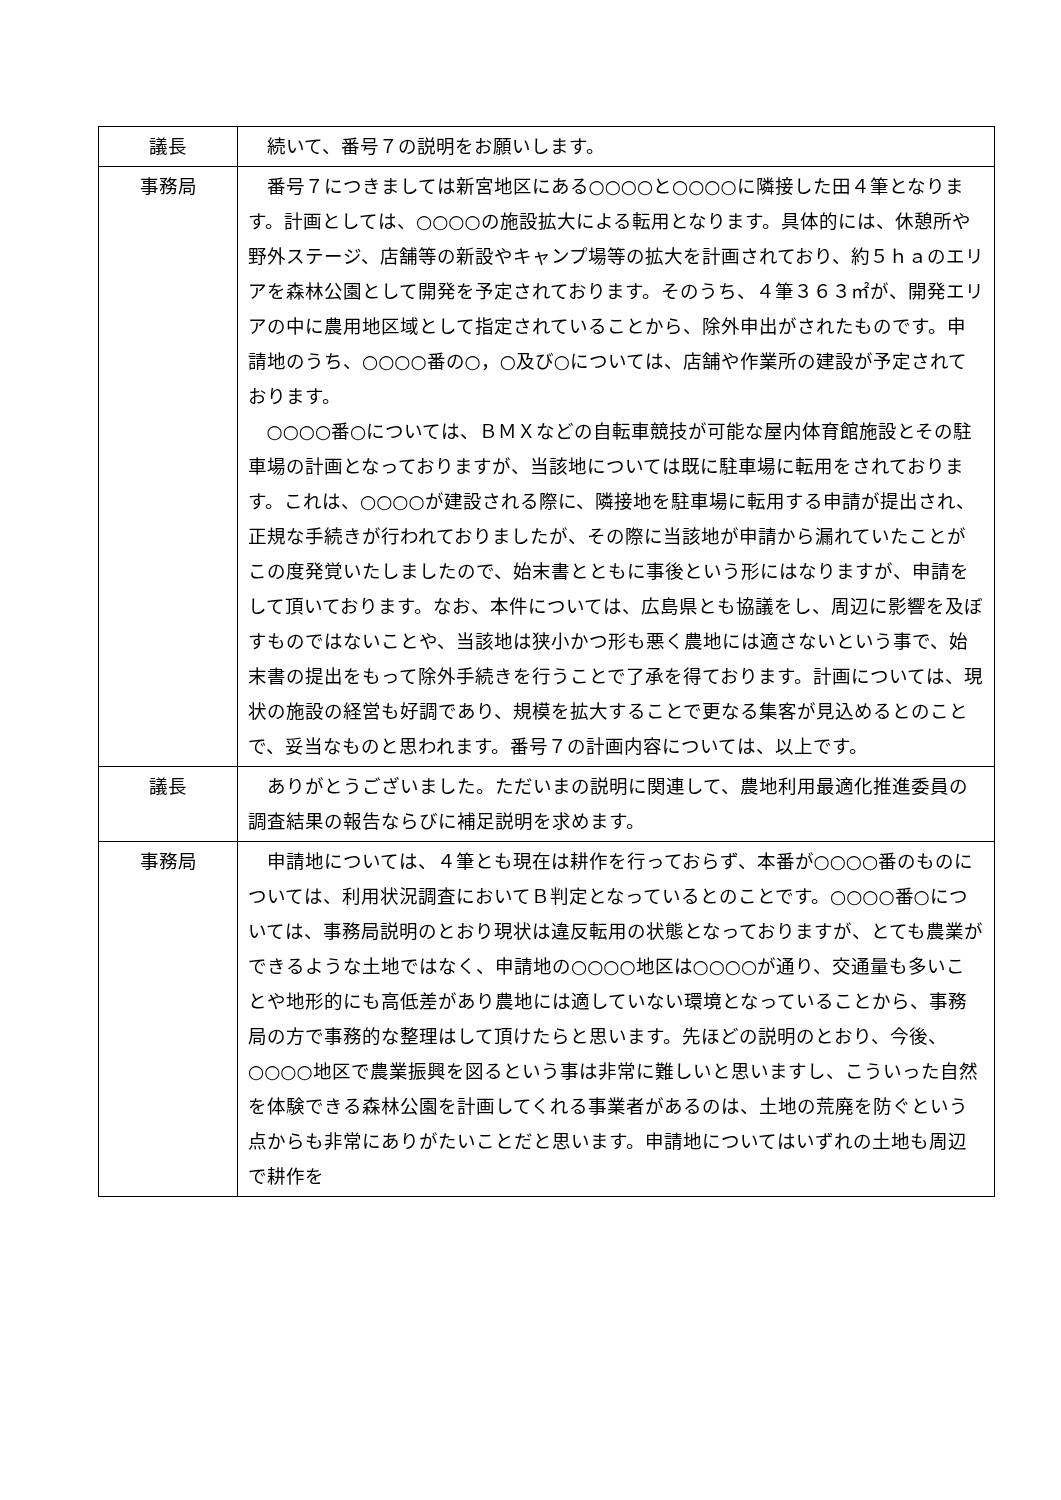| 議長 | 続いて、番号７の説明をお願いします。 |
| 事務局 | 番号７につきましては新宮地区にある○○○○と○○○○に隣接した田４筆となります。計画としては、○○○○の施設拡大による転用となります。具体的には、休憩所や野外ステージ、店舗等の新設やキャンプ場等の拡大を計画されており、約５ｈａのエリアを森林公園として開発を予定されております。そのうち、４筆３６３㎡が、開発エリアの中に農用地区域として指定されていることから、除外申出がされたものです。申請地のうち、○○○○番の○，○及び○については、店舗や作業所の建設が予定されております。 ○○○○番○については、ＢＭＸなどの自転車競技が可能な屋内体育館施設とその駐車場の計画となっておりますが、当該地については既に駐車場に転用をされております。これは、○○○○が建設される際に、隣接地を駐車場に転用する申請が提出され、正規な手続きが行われておりましたが、その際に当該地が申請から漏れていたことがこの度発覚いたしましたので、始末書とともに事後という形にはなりますが、申請をして頂いております。なお、本件については、広島県とも協議をし、周辺に影響を及ぼすものではないことや、当該地は狭小かつ形も悪く農地には適さないという事で、始末書の提出をもって除外手続きを行うことで了承を得ております。計画については、現状の施設の経営も好調であり、規模を拡大することで更なる集客が見込めるとのことで、妥当なものと思われます。番号７の計画内容については、以上です。 |
| 議長 | ありがとうございました。ただいまの説明に関連して、農地利用最適化推進委員の調査結果の報告ならびに補足説明を求めます。 |
| 事務局 | 申請地については、４筆とも現在は耕作を行っておらず、本番が○○○○番のものについては、利用状況調査においてＢ判定となっているとのことです。○○○○番○については、事務局説明のとおり現状は違反転用の状態となっておりますが、とても農業ができるような土地ではなく、申請地の○○○○地区は○○○○が通り、交通量も多いことや地形的にも高低差があり農地には適していない環境となっていることから、事務局の方で事務的な整理はして頂けたらと思います。先ほどの説明のとおり、今後、○○○○地区で農業振興を図るという事は非常に難しいと思いますし、こういった自然を体験できる森林公園を計画してくれる事業者があるのは、土地の荒廃を防ぐという点からも非常にありがたいことだと思います。申請地についてはいずれの土地も周辺で耕作を |